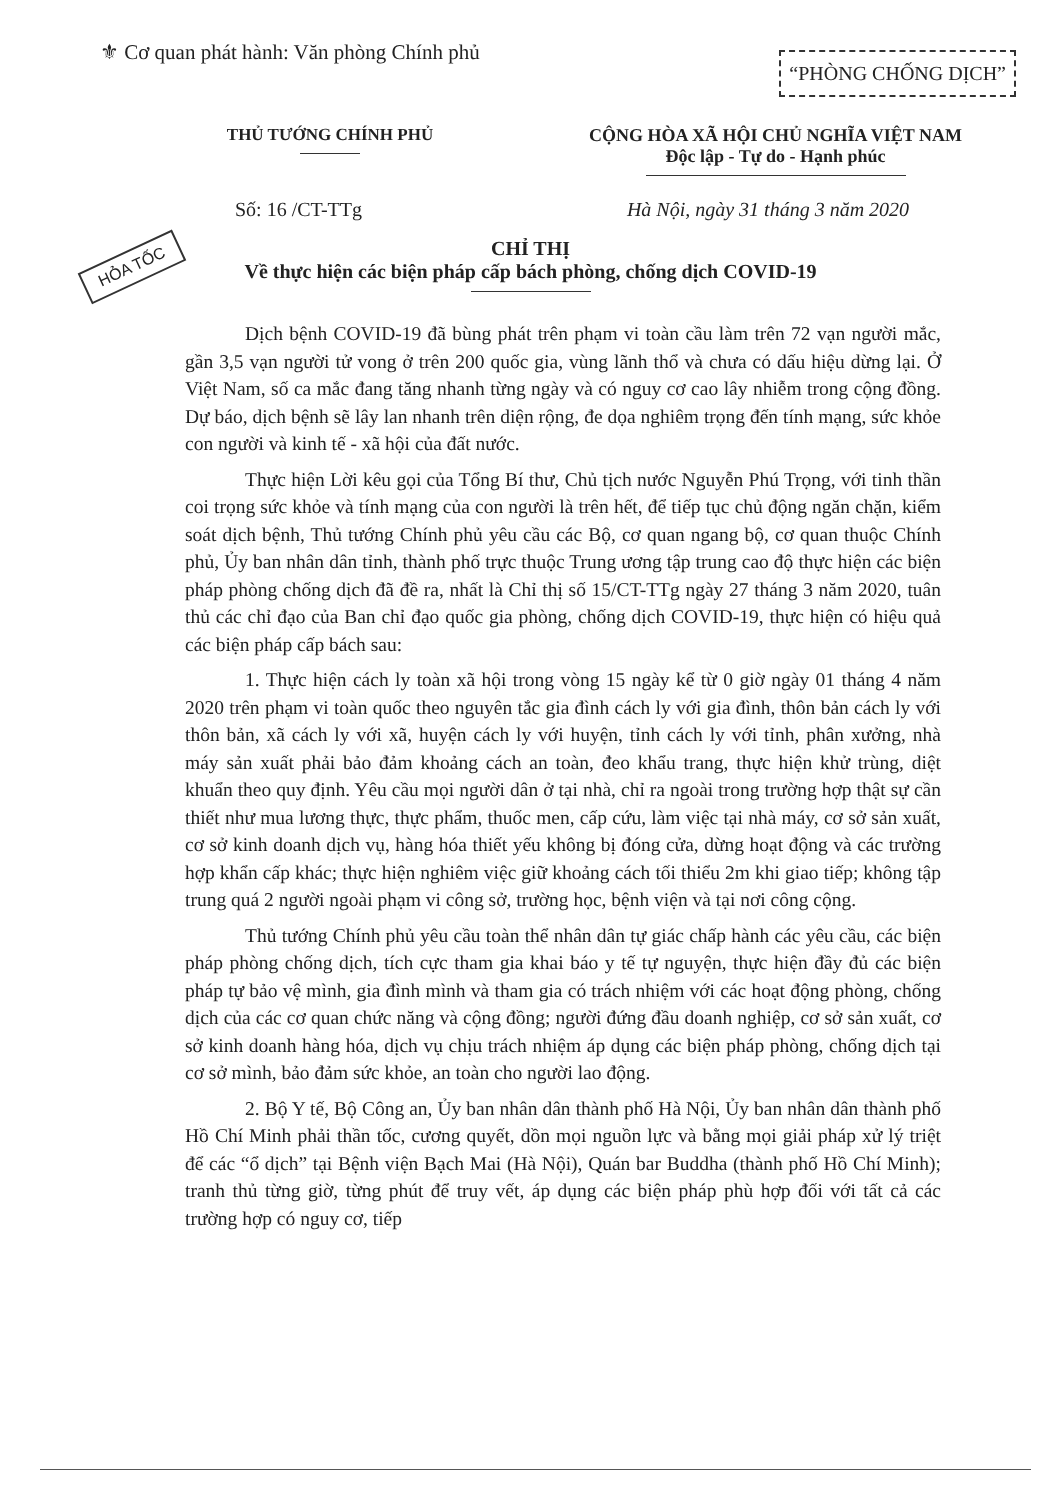⚜ Cơ quan phát hành: Văn phòng Chính phủ
“PHÒNG CHỐNG DỊCH”
THỦ TƯỚNG CHÍNH PHỦ CỘNG HÒA XÃ HỘI CHỦ NGHĨA VIỆT NAM
Độc lập - Tự do - Hạnh phúc
Số: 16 /CT-TTg Hà Nội, ngày 31 tháng 3 năm 2020
HỎA TỐC
CHỈ THỊ
Về thực hiện các biện pháp cấp bách phòng, chống dịch COVID-19
Dịch bệnh COVID-19 đã bùng phát trên phạm vi toàn cầu làm trên 72 vạn người mắc, gần 3,5 vạn người tử vong ở trên 200 quốc gia, vùng lãnh thổ và chưa có dấu hiệu dừng lại. Ở Việt Nam, số ca mắc đang tăng nhanh từng ngày và có nguy cơ cao lây nhiễm trong cộng đồng. Dự báo, dịch bệnh sẽ lây lan nhanh trên diện rộng, đe dọa nghiêm trọng đến tính mạng, sức khỏe con người và kinh tế - xã hội của đất nước.
Thực hiện Lời kêu gọi của Tổng Bí thư, Chủ tịch nước Nguyễn Phú Trọng, với tinh thần coi trọng sức khỏe và tính mạng của con người là trên hết, để tiếp tục chủ động ngăn chặn, kiểm soát dịch bệnh, Thủ tướng Chính phủ yêu cầu các Bộ, cơ quan ngang bộ, cơ quan thuộc Chính phủ, Ủy ban nhân dân tỉnh, thành phố trực thuộc Trung ương tập trung cao độ thực hiện các biện pháp phòng chống dịch đã đề ra, nhất là Chỉ thị số 15/CT-TTg ngày 27 tháng 3 năm 2020, tuân thủ các chỉ đạo của Ban chỉ đạo quốc gia phòng, chống dịch COVID-19, thực hiện có hiệu quả các biện pháp cấp bách sau:
1. Thực hiện cách ly toàn xã hội trong vòng 15 ngày kể từ 0 giờ ngày 01 tháng 4 năm 2020 trên phạm vi toàn quốc theo nguyên tắc gia đình cách ly với gia đình, thôn bản cách ly với thôn bản, xã cách ly với xã, huyện cách ly với huyện, tỉnh cách ly với tỉnh, phân xưởng, nhà máy sản xuất phải bảo đảm khoảng cách an toàn, đeo khẩu trang, thực hiện khử trùng, diệt khuẩn theo quy định. Yêu cầu mọi người dân ở tại nhà, chỉ ra ngoài trong trường hợp thật sự cần thiết như mua lương thực, thực phẩm, thuốc men, cấp cứu, làm việc tại nhà máy, cơ sở sản xuất, cơ sở kinh doanh dịch vụ, hàng hóa thiết yếu không bị đóng cửa, dừng hoạt động và các trường hợp khẩn cấp khác; thực hiện nghiêm việc giữ khoảng cách tối thiểu 2m khi giao tiếp; không tập trung quá 2 người ngoài phạm vi công sở, trường học, bệnh viện và tại nơi công cộng.
Thủ tướng Chính phủ yêu cầu toàn thể nhân dân tự giác chấp hành các yêu cầu, các biện pháp phòng chống dịch, tích cực tham gia khai báo y tế tự nguyện, thực hiện đầy đủ các biện pháp tự bảo vệ mình, gia đình mình và tham gia có trách nhiệm với các hoạt động phòng, chống dịch của các cơ quan chức năng và cộng đồng; người đứng đầu doanh nghiệp, cơ sở sản xuất, cơ sở kinh doanh hàng hóa, dịch vụ chịu trách nhiệm áp dụng các biện pháp phòng, chống dịch tại cơ sở mình, bảo đảm sức khỏe, an toàn cho người lao động.
2. Bộ Y tế, Bộ Công an, Ủy ban nhân dân thành phố Hà Nội, Ủy ban nhân dân thành phố Hồ Chí Minh phải thần tốc, cương quyết, dồn mọi nguồn lực và bằng mọi giải pháp xử lý triệt để các “ổ dịch” tại Bệnh viện Bạch Mai (Hà Nội), Quán bar Buddha (thành phố Hồ Chí Minh); tranh thủ từng giờ, từng phút để truy vết, áp dụng các biện pháp phù hợp đối với tất cả các trường hợp có nguy cơ, tiếp